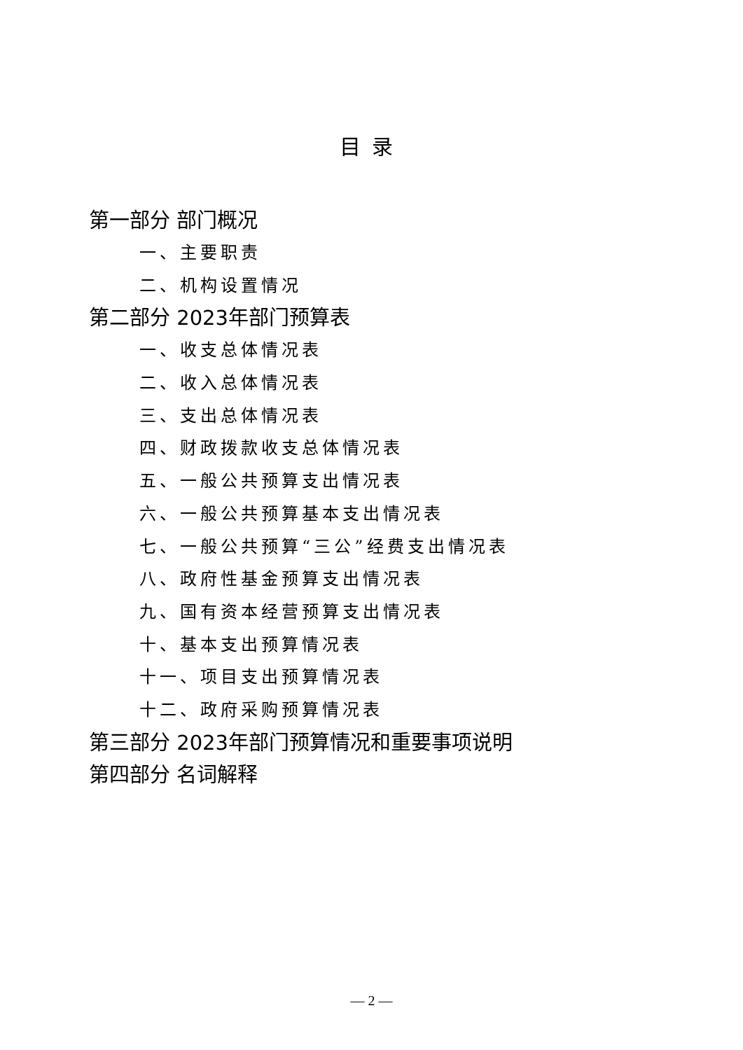目录
第一部分 部门概况
一、主要职责
二、机构设置情况
第二部分 2023年部门预算表
一、收支总体情况表
二、收入总体情况表
三、支出总体情况表
四、财政拨款收支总体情况表
五、一般公共预算支出情况表
六、一般公共预算基本支出情况表
七、一般公共预算“三公”经费支出情况表
八、政府性基金预算支出情况表
九、国有资本经营预算支出情况表
十、基本支出预算情况表
十一、项目支出预算情况表
十二、政府采购预算情况表
第三部分 2023年部门预算情况和重要事项说明
第四部分 名词解释
— 2 —